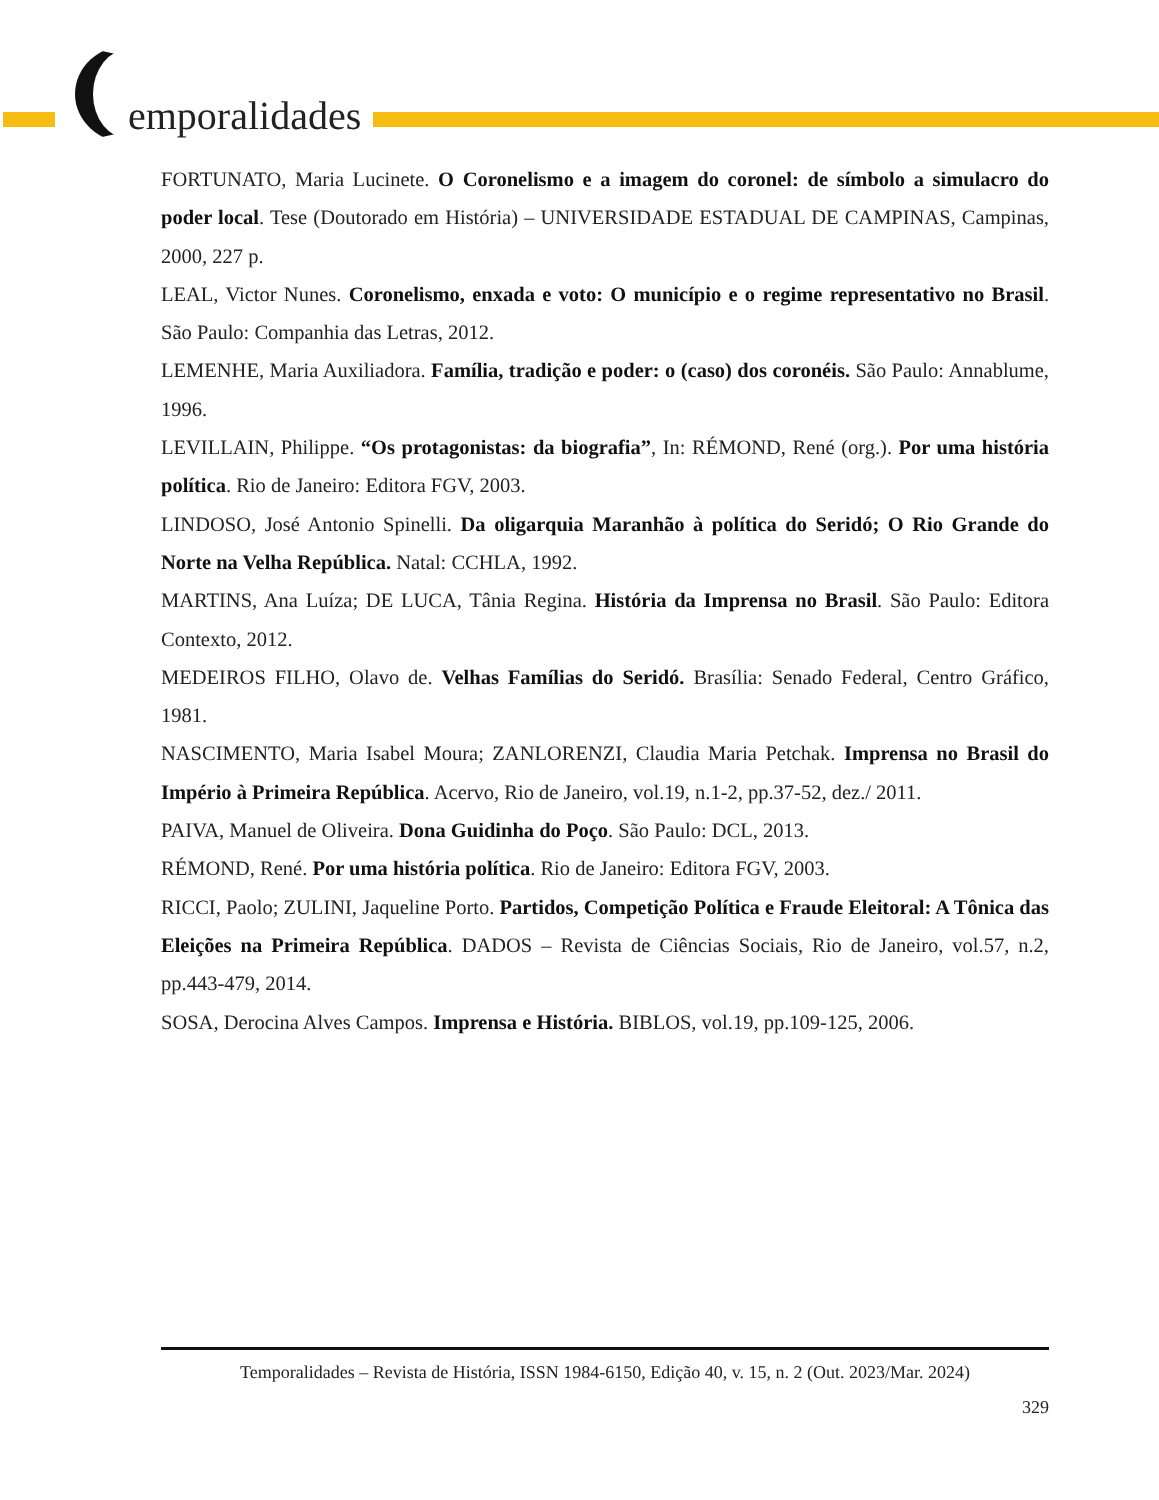emporalidades
FORTUNATO, Maria Lucinete. O Coronelismo e a imagem do coronel: de símbolo a simulacro do poder local. Tese (Doutorado em História) – UNIVERSIDADE ESTADUAL DE CAMPINAS, Campinas, 2000, 227 p.
LEAL, Victor Nunes. Coronelismo, enxada e voto: O município e o regime representativo no Brasil. São Paulo: Companhia das Letras, 2012.
LEMENHE, Maria Auxiliadora. Família, tradição e poder: o (caso) dos coronéis. São Paulo: Annablume, 1996.
LEVILLAIN, Philippe. “Os protagonistas: da biografia”, In: RÉMOND, René (org.). Por uma história política. Rio de Janeiro: Editora FGV, 2003.
LINDOSO, José Antonio Spinelli. Da oligarquia Maranhão à política do Seridó; O Rio Grande do Norte na Velha República. Natal: CCHLA, 1992.
MARTINS, Ana Luíza; DE LUCA, Tânia Regina. História da Imprensa no Brasil. São Paulo: Editora Contexto, 2012.
MEDEIROS FILHO, Olavo de. Velhas Famílias do Seridó. Brasília: Senado Federal, Centro Gráfico, 1981.
NASCIMENTO, Maria Isabel Moura; ZANLORENZI, Claudia Maria Petchak. Imprensa no Brasil do Império à Primeira República. Acervo, Rio de Janeiro, vol.19, n.1-2, pp.37-52, dez./ 2011.
PAIVA, Manuel de Oliveira. Dona Guidinha do Poço. São Paulo: DCL, 2013.
RÉMOND, René. Por uma história política. Rio de Janeiro: Editora FGV, 2003.
RICCI, Paolo; ZULINI, Jaqueline Porto. Partidos, Competição Política e Fraude Eleitoral: A Tônica das Eleições na Primeira República. DADOS – Revista de Ciências Sociais, Rio de Janeiro, vol.57, n.2, pp.443-479, 2014.
SOSA, Derocina Alves Campos. Imprensa e História. BIBLOS, vol.19, pp.109-125, 2006.
Temporalidades – Revista de História, ISSN 1984-6150, Edição 40, v. 15, n. 2 (Out. 2023/Mar. 2024)
329